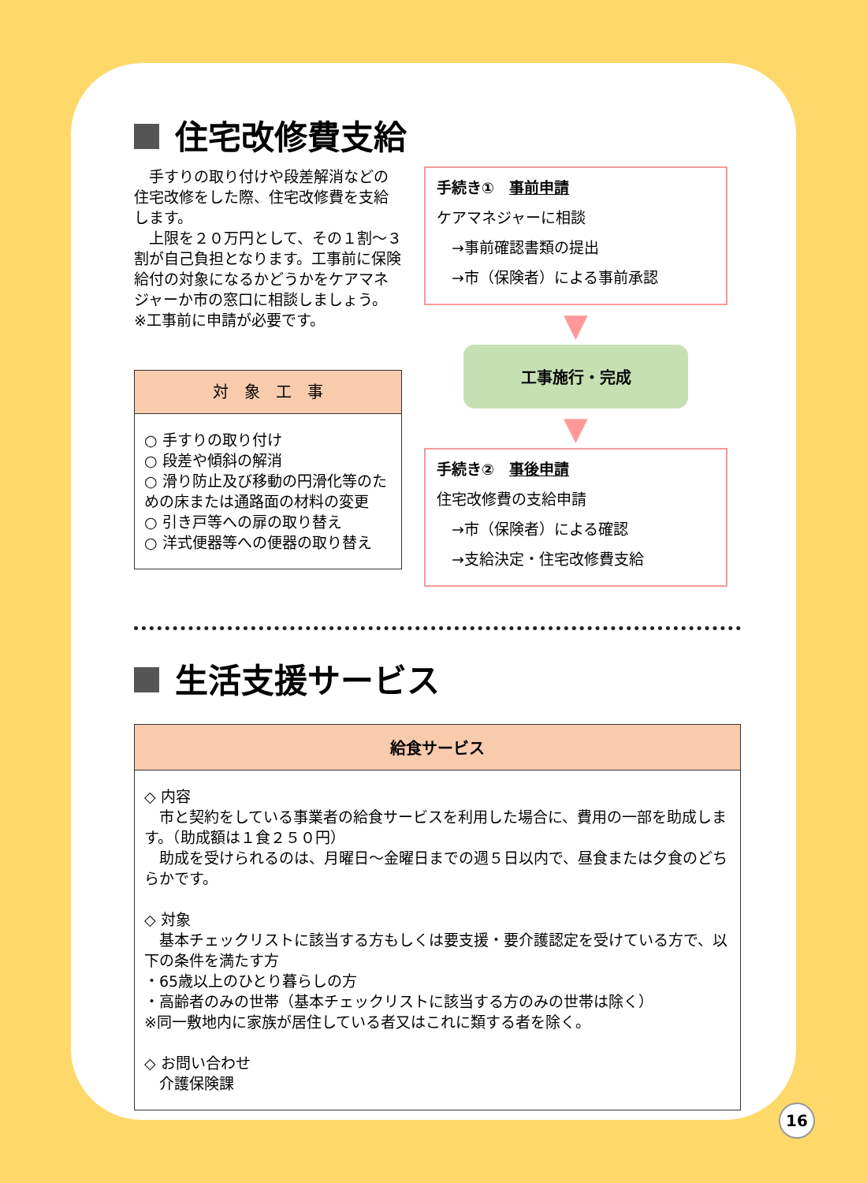住宅改修費支給
　手すりの取り付けや段差解消などの住宅改修をした際、住宅改修費を支給します。
　上限を２０万円として、その１割～３割が自己負担となります。工事前に保険給付の対象になるかどうかをケアマネジャーか市の窓口に相談しましょう。
※工事前に申請が必要です。
| 対 象 工 事 |
| --- |
| ○ 手すりの取り付け ○ 段差や傾斜の解消 ○ 滑り防止及び移動の円滑化等のための床または通路面の材料の変更 ○ 引き戸等への扉の取り替え ○ 洋式便器等への便器の取り替え |
手続き①　事前申請
ケアマネジャーに相談
　→事前確認書類の提出
　→市（保険者）による事前承認
▼
工事施行・完成
▼
手続き②　事後申請
住宅改修費の支給申請
　→市（保険者）による確認
　→支給決定・住宅改修費支給
生活支援サービス
| 給食サービス |
| --- |
| ◇ 内容 市と契約をしている事業者の給食サービスを利用した場合に、費用の一部を助成します。（助成額は１食２５０円） 助成を受けられるのは、月曜日～金曜日までの週５日以内で、昼食または夕食のどちらかです。 ◇ 対象 基本チェックリストに該当する方もしくは要支援・要介護認定を受けている方で、以下の条件を満たす方 ・65歳以上のひとり暮らしの方 ・高齢者のみの世帯（基本チェックリストに該当する方のみの世帯は除く） ※同一敷地内に家族が居住している者又はこれに類する者を除く。 ◇ お問い合わせ 介護保険課 |
16